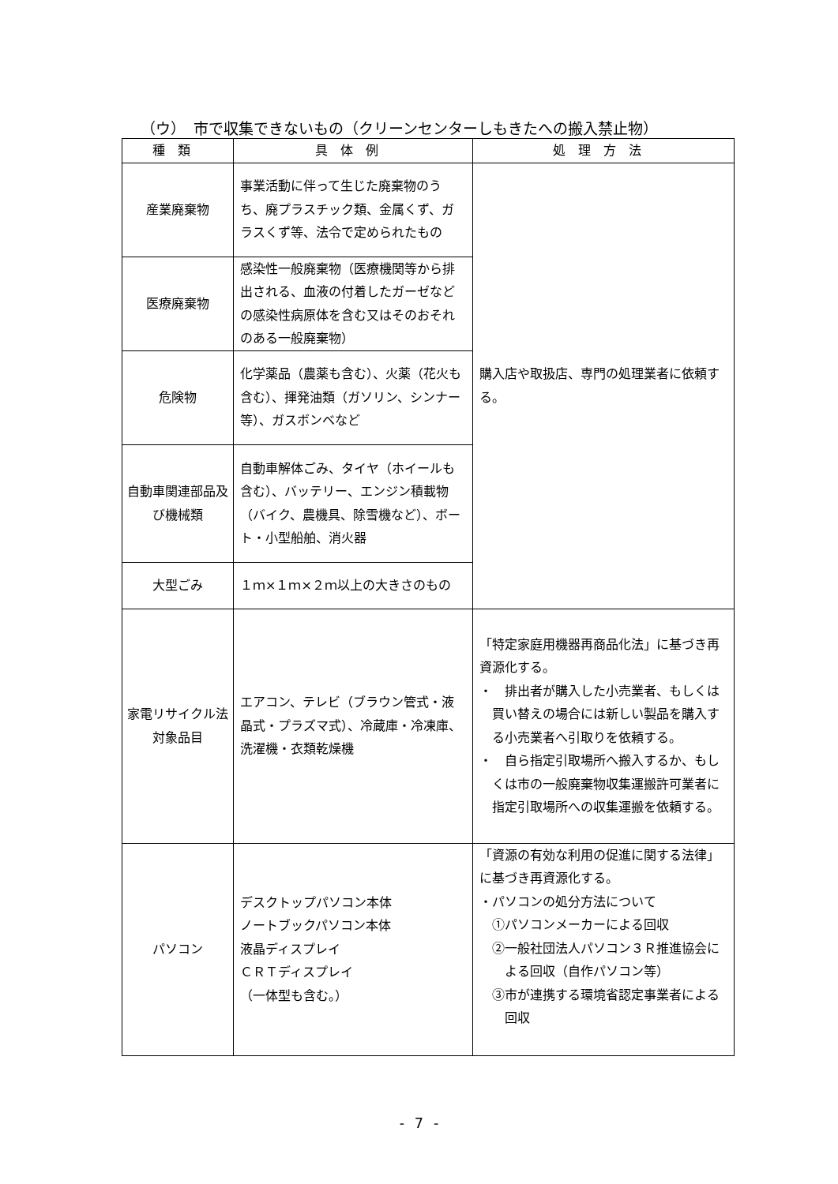（ウ）　市で収集できないもの（クリーンセンターしもきたへの搬入禁止物）
| 種類 | 具体例 | 処理方法 |
| --- | --- | --- |
| 産業廃棄物 | 事業活動に伴って生じた廃棄物のうち、廃プラスチック類、金属くず、ガラスくず等、法令で定められたもの | 購入店や取扱店、専門の処理業者に依頼する。 |
| 医療廃棄物 | 感染性一般廃棄物（医療機関等から排出される、血液の付着したガーゼなどの感染性病原体を含む又はそのおそれのある一般廃棄物） | |
| 危険物 | 化学薬品（農薬も含む）、火薬（花火も含む）、揮発油類（ガソリン、シンナー等）、ガスボンベなど | |
| 自動車関連部品及び機械類 | 自動車解体ごみ、タイヤ（ホイールも含む）、バッテリー、エンジン積載物（バイク、農機具、除雪機など）、ボート・小型船舶、消火器 | |
| 大型ごみ | １ｍ×１ｍ×２ｍ以上の大きさのもの | |
| 家電リサイクル法対象品目 | エアコン、テレビ（ブラウン管式・液晶式・プラズマ式）、冷蔵庫・冷凍庫、洗濯機・衣類乾燥機 | 「特定家庭用機器再商品化法」に基づき再資源化する。 ・ 排出者が購入した小売業者、もしくは買い替えの場合には新しい製品を購入する小売業者へ引取りを依頼する。 ・ 自ら指定引取場所へ搬入するか、もしくは市の一般廃棄物収集運搬許可業者に指定引取場所への収集運搬を依頼する。 |
| パソコン | デスクトップパソコン本体 ノートブックパソコン本体 液晶ディスプレイ ＣＲＴディスプレイ （一体型も含む。） | 「資源の有効な利用の促進に関する法律」に基づき再資源化する。 ・パソコンの処分方法について ①パソコンメーカーによる回収 ②一般社団法人パソコン３Ｒ推進協会による回収（自作パソコン等） ③市が連携する環境省認定事業者による回収 |
- 7 -